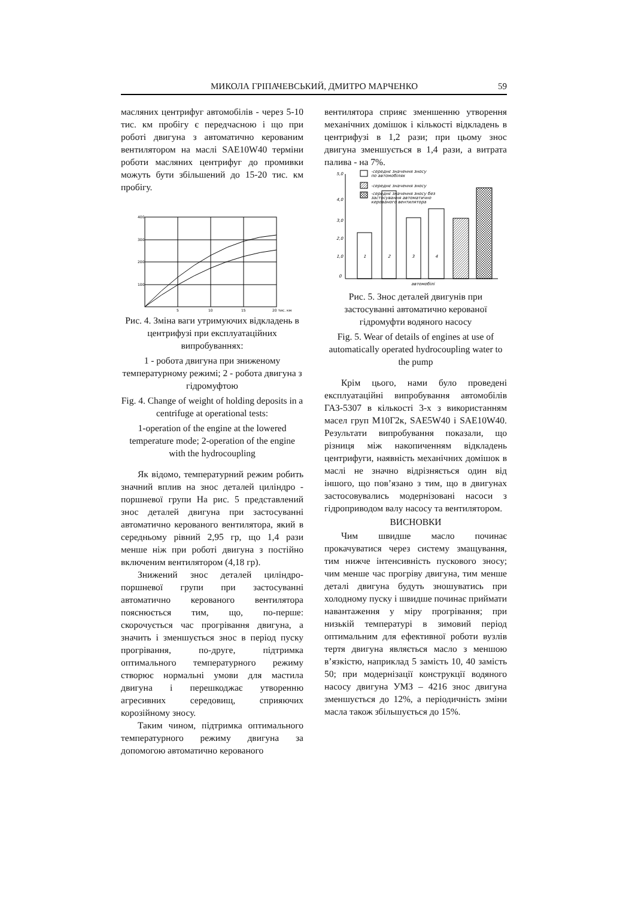МИКОЛА ГРІПАЧЕВСЬКИЙ, ДМИТРО МАРЧЕНКО 59
масляних центрифуг автомобілів - через 5-10 тис. км пробігу є передчасною і що при роботі двигуна з автоматично керованим вентилятором на маслі SAE10W40 терміни роботи масляних центрифуг до промивки можуть бути збільшений до 15-20 тис. км пробігу.
400
300
200
100
5
10
15
20 тис. км
Рис. 4. Зміна ваги утримуючих відкладень в центрифузі при експлуатаційних випробуваннях:
1 - робота двигуна при зниженому температурному режимі; 2 - робота двигуна з гідромуфтою
Fig. 4. Change of weight of holding deposits in a centrifuge at operational tests:
1-operation of the engine at the lowered temperature mode; 2-operation of the engine with the hydrocoupling
Як відомо, температурний режим робить значний вплив на знос деталей циліндро - поршневої групи На рис. 5 представлений знос деталей двигуна при застосуванні автоматично керованого вентилятора, який в середньому рівний 2,95 гр, що 1,4 рази менше ніж при роботі двигуна з постійно включеним вентилятором (4,18 гр).
Знижений знос деталей циліндро-поршневої групи при застосуванні автоматично керованого вентилятора пояснюється тим, що, по-перше: скорочується час прогрівання двигуна, а значить і зменшується знос в період пуску прогрівання, по-друге, підтримка оптимального температурного режиму створює нормальні умови для мастила двигуна і перешкоджає утворенню агресивних середовищ, сприяючих корозійному зносу.
Таким чином, підтримка оптимального температурного режиму двигуна за допомогою автоматично керованого
вентилятора сприяє зменшенню утворення механічних домішок і кількості відкладень в центрифузі в 1,2 рази; при цьому знос двигуна зменшується в 1,4 рази, а витрата палива - на 7%.
-середнє значення зносу
по автомобілях
-середнє значення зносу
-середнє значення зносу без
застосування автоматично
керованого вентилятора
5,0
4,0
3,0
2,0
1,0
0
1
2
3
4
автомобілі
Рис. 5. Знос деталей двигунів при застосуванні автоматично керованої гідромуфти водяного насосу
Fig. 5. Wear of details of engines at use of automatically operated hydrocoupling water to the pump
Крім цього, нами було проведені експлуатаційні випробування автомобілів ГАЗ-5307 в кількості 3-х з використанням масел груп М10Г2к, SAE5W40 і SAE10W40. Результати випробування показали, що різниця між накопиченням відкладень центрифуги, наявність механічних домішок в маслі не значно відрізняється один від іншого, що пов’язано з тим, що в двигунах застосовувались модернізовані насоси з гідроприводом валу насосу та вентилятором.
ВИСНОВКИ
Чим швидше масло починає прокачуватися через систему змащування, тим нижче інтенсивність пускового зносу; чим менше час прогріву двигуна, тим менше деталі двигуна будуть зношуватись при холодному пуску і швидше починає приймати навантаження у міру прогрівання; при низькій температурі в зимовий період оптимальним для ефективної роботи вузлів тертя двигуна являється масло з меншою в’язкістю, наприклад 5 замість 10, 40 замість 50; при модернізації конструкції водяного насосу двигуна УМЗ – 4216 знос двигуна зменшується до 12%, а періодичність зміни масла також збільшується до 15%.